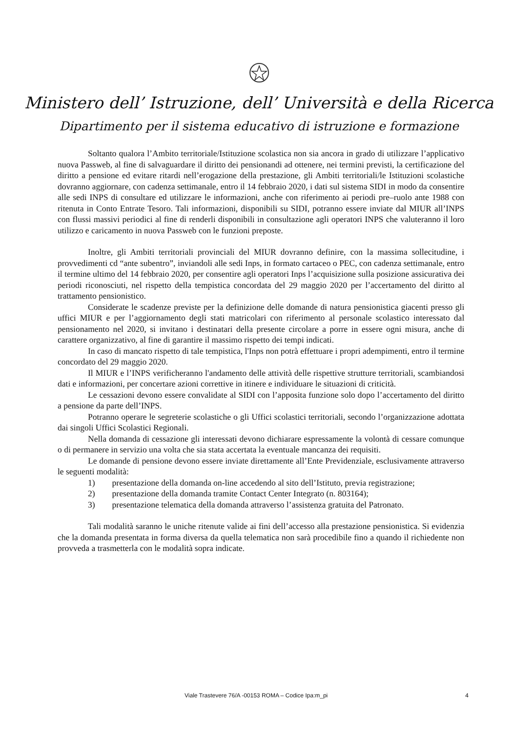Ministero dell’ Istruzione, dell’ Università e della Ricerca
Dipartimento per il sistema educativo di istruzione e formazione
Soltanto qualora l’Ambito territoriale/Istituzione scolastica non sia ancora in grado di utilizzare l’applicativo nuova Passweb, al fine di salvaguardare il diritto dei pensionandi ad ottenere, nei termini previsti, la certificazione del diritto a pensione ed evitare ritardi nell’erogazione della prestazione, gli Ambiti territoriali/le Istituzioni scolastiche dovranno aggiornare, con cadenza settimanale, entro il 14 febbraio 2020, i dati sul sistema SIDI in modo da consentire alle sedi INPS di consultare ed utilizzare le informazioni, anche con riferimento ai periodi pre–ruolo ante 1988 con ritenuta in Conto Entrate Tesoro. Tali informazioni, disponibili su SIDI, potranno essere inviate dal MIUR all’INPS con flussi massivi periodici al fine di renderli disponibili in consultazione agli operatori INPS che valuteranno il loro utilizzo e caricamento in nuova Passweb con le funzioni preposte.
Inoltre, gli Ambiti territoriali provinciali del MIUR dovranno definire, con la massima sollecitudine, i provvedimenti cd “ante subentro”, inviandoli alle sedi Inps, in formato cartaceo o PEC, con cadenza settimanale, entro il termine ultimo del 14 febbraio 2020, per consentire agli operatori Inps l’acquisizione sulla posizione assicurativa dei periodi riconosciuti, nel rispetto della tempistica concordata del 29 maggio 2020 per l’accertamento del diritto al trattamento pensionistico.
Considerate le scadenze previste per la definizione delle domande di natura pensionistica giacenti presso gli uffici MIUR e per l’aggiornamento degli stati matricolari con riferimento al personale scolastico interessato dal pensionamento nel 2020, si invitano i destinatari della presente circolare a porre in essere ogni misura, anche di carattere organizzativo, al fine di garantire il massimo rispetto dei tempi indicati.
In caso di mancato rispetto di tale tempistica, l'Inps non potrà effettuare i propri adempimenti, entro il termine concordato del 29 maggio 2020.
Il MIUR e l’INPS verificheranno l'andamento delle attività delle rispettive strutture territoriali, scambiandosi dati e informazioni, per concertare azioni correttive in itinere e individuare le situazioni di criticità.
Le cessazioni devono essere convalidate al SIDI con l’apposita funzione solo dopo l’accertamento del diritto a pensione da parte dell’INPS.
Potranno operare le segreterie scolastiche o gli Uffici scolastici territoriali, secondo l’organizzazione adottata dai singoli Uffici Scolastici Regionali.
Nella domanda di cessazione gli interessati devono dichiarare espressamente la volontà di cessare comunque o di permanere in servizio una volta che sia stata accertata la eventuale mancanza dei requisiti.
Le domande di pensione devono essere inviate direttamente all’Ente Previdenziale, esclusivamente attraverso le seguenti modalità:
1) presentazione della domanda on-line accedendo al sito dell’Istituto, previa registrazione;
2) presentazione della domanda tramite Contact Center Integrato (n. 803164);
3) presentazione telematica della domanda attraverso l’assistenza gratuita del Patronato.
Tali modalità saranno le uniche ritenute valide ai fini dell’accesso alla prestazione pensionistica. Si evidenzia che la domanda presentata in forma diversa da quella telematica non sarà procedibile fino a quando il richiedente non provveda a trasmetterla con le modalità sopra indicate.
Viale Trastevere 76/A -00153 ROMA – Codice Ipa:m_pi 4